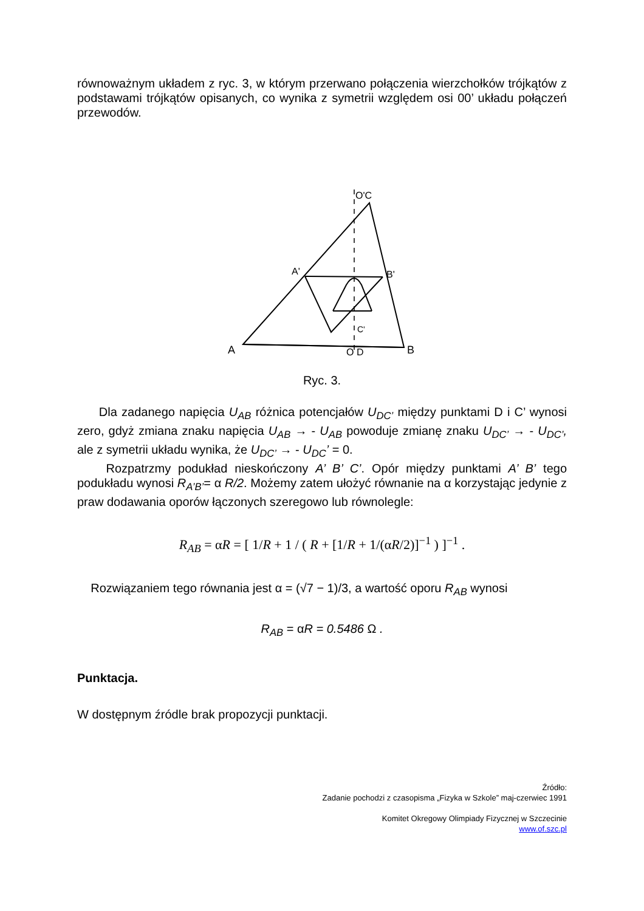równoważnym układem z ryc. 3, w którym przerwano połączenia wierzchołków trójkątów z podstawami trójkątów opisanych, co wynika z symetrii względem osi 00’ układu połączeń przewodów.
O'C
A'
B'
C'
A
O D
B
Ryc. 3.
Dla zadanego napięcia U<sub>AB</sub> różnica potencjałów U<sub>DC’</sub> między punktami D i C’ wynosi zero, gdyż zmiana znaku napięcia U<sub>AB</sub> → - U<sub>AB</sub> powoduje zmianę znaku U<sub>DC’</sub> → - U<sub>DC’</sub>, ale z symetrii układu wynika, że U<sub>DC’</sub> → - U<sub>DC</sub>’ = 0.
Rozpatrzmy podukład nieskończony A’ B’ C’. Opór między punktami A’ B’ tego podukładu wynosi R<sub>A’B’</sub>= α R/2. Możemy zatem ułożyć równanie na α korzystając jedynie z praw dodawania oporów łączonych szeregowo lub równolegle:
R<sub>AB</sub> = αR = [ 1/R + 1 / ( R + [1/R + 1/(αR/2)]<sup>−1</sup> ) ]<sup>−1</sup> .
Rozwiązaniem tego równania jest α = (√7 − 1)/3, a wartość oporu R<sub>AB</sub> wynosi
R<sub>AB</sub> = αR = 0.5486 Ω .
Punktacja.
W dostępnym źródle brak propozycji punktacji.
Źródło:
Zadanie pochodzi z czasopisma „Fizyka w Szkole” maj-czerwiec 1991
Komitet Okregowy Olimpiady Fizycznej w Szczecinie
www.of.szc.pl